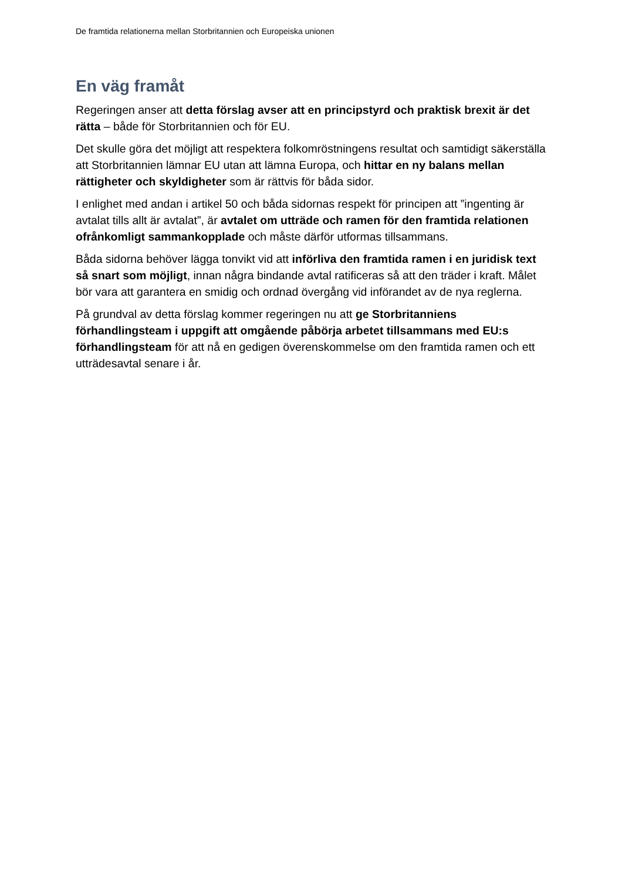De framtida relationerna mellan Storbritannien och Europeiska unionen
En väg framåt
Regeringen anser att detta förslag avser att en principstyrd och praktisk brexit är det rätta – både för Storbritannien och för EU.
Det skulle göra det möjligt att respektera folkomröstningens resultat och samtidigt säkerställa att Storbritannien lämnar EU utan att lämna Europa, och hittar en ny balans mellan rättigheter och skyldigheter som är rättvis för båda sidor.
I enlighet med andan i artikel 50 och båda sidornas respekt för principen att ”ingenting är avtalat tills allt är avtalat”, är avtalet om utträde och ramen för den framtida relationen ofrånkomligt sammankopplade och måste därför utformas tillsammans.
Båda sidorna behöver lägga tonvikt vid att införliva den framtida ramen i en juridisk text så snart som möjligt, innan några bindande avtal ratificeras så att den träder i kraft. Målet bör vara att garantera en smidig och ordnad övergång vid införandet av de nya reglerna.
På grundval av detta förslag kommer regeringen nu att ge Storbritanniens förhandlingsteam i uppgift att omgående påbörja arbetet tillsammans med EU:s förhandlingsteam för att nå en gedigen överenskommelse om den framtida ramen och ett utträdesavtal senare i år.